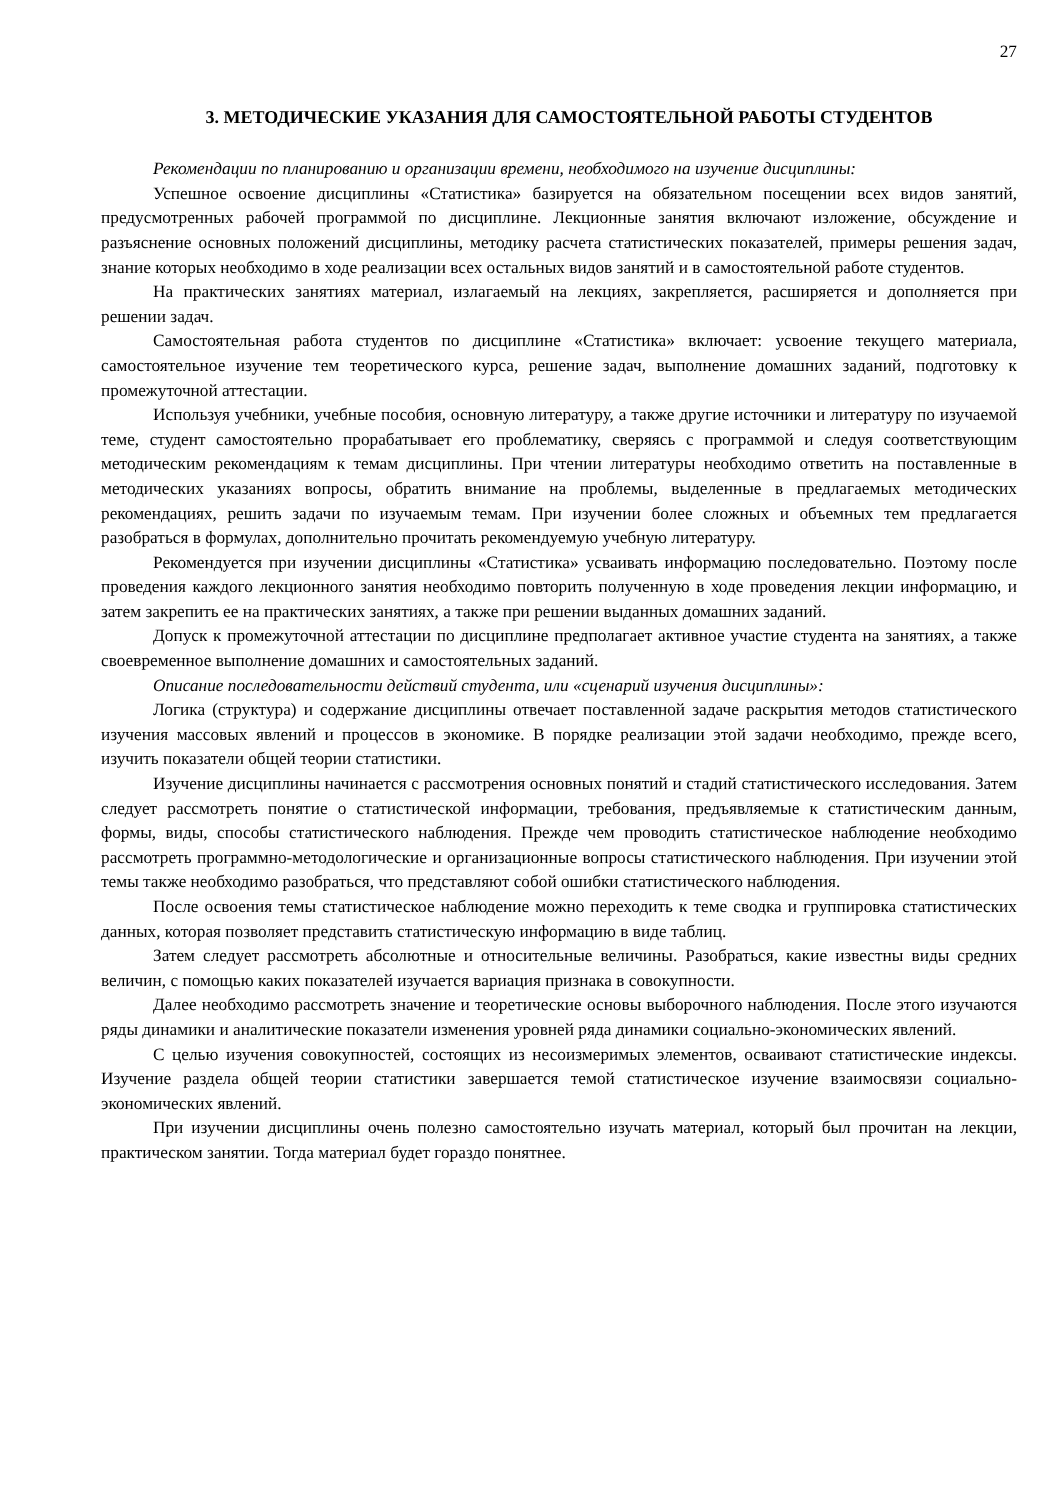27
3. МЕТОДИЧЕСКИЕ УКАЗАНИЯ ДЛЯ САМОСТОЯТЕЛЬНОЙ РАБОТЫ СТУДЕНТОВ
Рекомендации по планированию и организации времени, необходимого на изучение дисциплины:
Успешное освоение дисциплины «Статистика» базируется на обязательном посещении всех видов занятий, предусмотренных рабочей программой по дисциплине. Лекционные занятия включают изложение, обсуждение и разъяснение основных положений дисциплины, методику расчета статистических показателей, примеры решения задач, знание которых необходимо в ходе реализации всех остальных видов занятий и в самостоятельной работе студентов.
На практических занятиях материал, излагаемый на лекциях, закрепляется, расширяется и дополняется при решении задач.
Самостоятельная работа студентов по дисциплине «Статистика» включает: усвоение текущего материала, самостоятельное изучение тем теоретического курса, решение задач, выполнение домашних заданий, подготовку к промежуточной аттестации.
Используя учебники, учебные пособия, основную литературу, а также другие источники и литературу по изучаемой теме, студент самостоятельно прорабатывает его проблематику, сверяясь с программой и следуя соответствующим методическим рекомендациям к темам дисциплины. При чтении литературы необходимо ответить на поставленные в методических указаниях вопросы, обратить внимание на проблемы, выделенные в предлагаемых методических рекомендациях, решить задачи по изучаемым темам. При изучении более сложных и объемных тем предлагается разобраться в формулах, дополнительно прочитать рекомендуемую учебную литературу.
Рекомендуется при изучении дисциплины «Статистика» усваивать информацию последовательно. Поэтому после проведения каждого лекционного занятия необходимо повторить полученную в ходе проведения лекции информацию, и затем закрепить ее на практических занятиях, а также при решении выданных домашних заданий.
Допуск к промежуточной аттестации по дисциплине предполагает активное участие студента на занятиях, а также своевременное выполнение домашних и самостоятельных заданий.
Описание последовательности действий студента, или «сценарий изучения дисциплины»:
Логика (структура) и содержание дисциплины отвечает поставленной задаче раскрытия методов статистического изучения массовых явлений и процессов в экономике. В порядке реализации этой задачи необходимо, прежде всего, изучить показатели общей теории статистики.
Изучение дисциплины начинается с рассмотрения основных понятий и стадий статистического исследования. Затем следует рассмотреть понятие о статистической информации, требования, предъявляемые к статистическим данным, формы, виды, способы статистического наблюдения. Прежде чем проводить статистическое наблюдение необходимо рассмотреть программно-методологические и организационные вопросы статистического наблюдения. При изучении этой темы также необходимо разобраться, что представляют собой ошибки статистического наблюдения.
После освоения темы статистическое наблюдение можно переходить к теме сводка и группировка статистических данных, которая позволяет представить статистическую информацию в виде таблиц.
Затем следует рассмотреть абсолютные и относительные величины. Разобраться, какие известны виды средних величин, с помощью каких показателей изучается вариация признака в совокупности.
Далее необходимо рассмотреть значение и теоретические основы выборочного наблюдения. После этого изучаются ряды динамики и аналитические показатели изменения уровней ряда динамики социально-экономических явлений.
С целью изучения совокупностей, состоящих из несоизмеримых элементов, осваивают статистические индексы. Изучение раздела общей теории статистики завершается темой статистическое изучение взаимосвязи социально-экономических явлений.
При изучении дисциплины очень полезно самостоятельно изучать материал, который был прочитан на лекции, практическом занятии. Тогда материал будет гораздо понятнее.